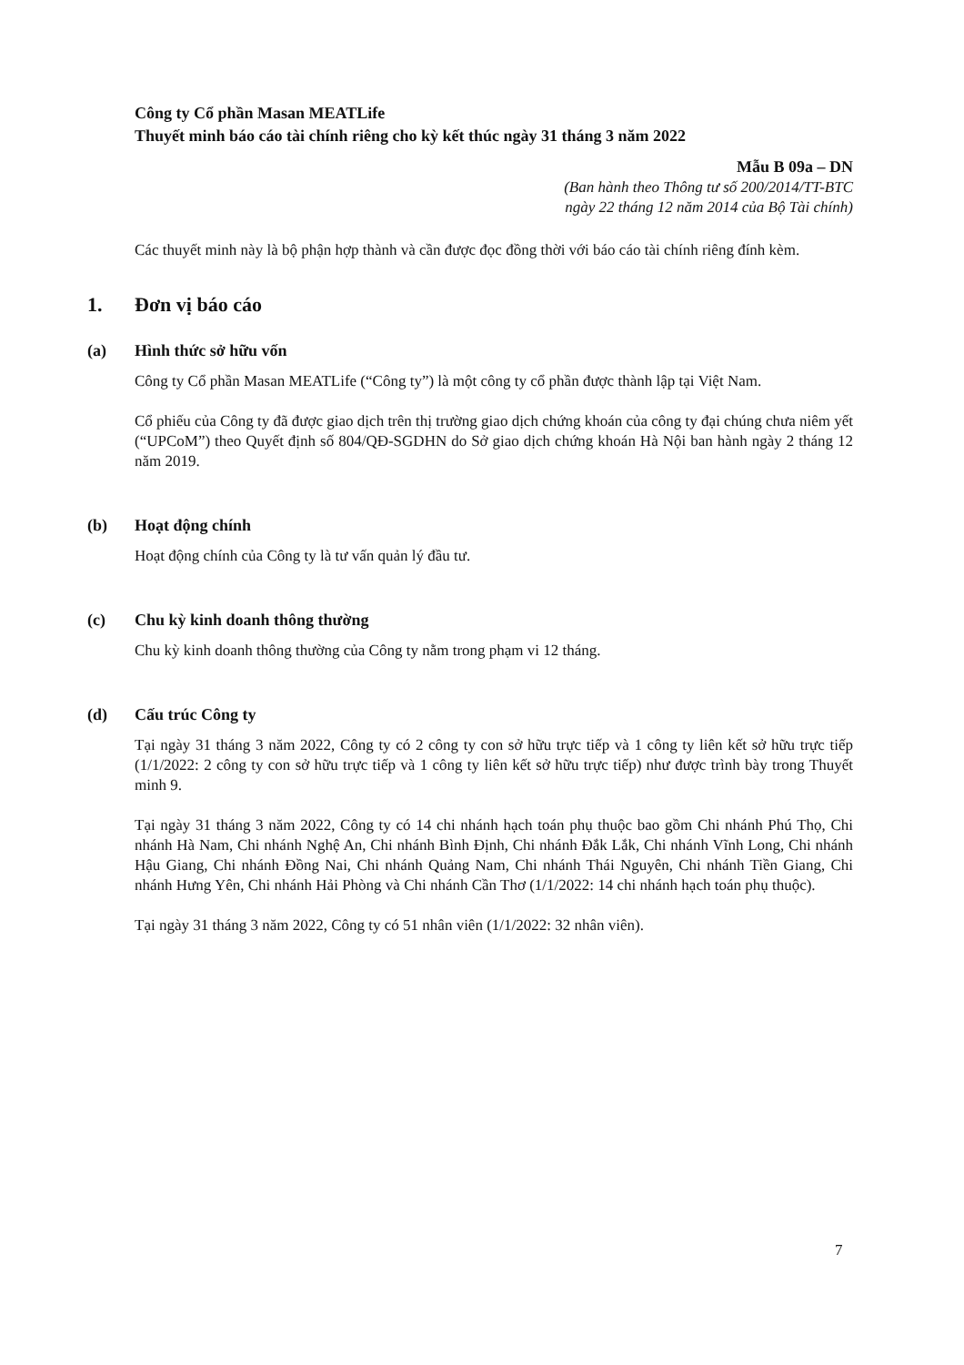Công ty Cổ phần Masan MEATLife
Thuyết minh báo cáo tài chính riêng cho kỳ kết thúc ngày 31 tháng 3 năm 2022
Mẫu B 09a – DN
(Ban hành theo Thông tư số 200/2014/TT-BTC
ngày 22 tháng 12 năm 2014 của Bộ Tài chính)
Các thuyết minh này là bộ phận hợp thành và cần được đọc đồng thời với báo cáo tài chính riêng đính kèm.
1. Đơn vị báo cáo
(a) Hình thức sở hữu vốn
Công ty Cổ phần Masan MEATLife (“Công ty”) là một công ty cổ phần được thành lập tại Việt Nam.
Cổ phiếu của Công ty đã được giao dịch trên thị trường giao dịch chứng khoán của công ty đại chúng chưa niêm yết (“UPCoM”) theo Quyết định số 804/QĐ-SGDHN do Sở giao dịch chứng khoán Hà Nội ban hành ngày 2 tháng 12 năm 2019.
(b) Hoạt động chính
Hoạt động chính của Công ty là tư vấn quản lý đầu tư.
(c) Chu kỳ kinh doanh thông thường
Chu kỳ kinh doanh thông thường của Công ty nằm trong phạm vi 12 tháng.
(d) Cấu trúc Công ty
Tại ngày 31 tháng 3 năm 2022, Công ty có 2 công ty con sở hữu trực tiếp và 1 công ty liên kết sở hữu trực tiếp (1/1/2022: 2 công ty con sở hữu trực tiếp và 1 công ty liên kết sở hữu trực tiếp) như được trình bày trong Thuyết minh 9.
Tại ngày 31 tháng 3 năm 2022, Công ty có 14 chi nhánh hạch toán phụ thuộc bao gồm Chi nhánh Phú Thọ, Chi nhánh Hà Nam, Chi nhánh Nghệ An, Chi nhánh Bình Định, Chi nhánh Đắk Lắk, Chi nhánh Vĩnh Long, Chi nhánh Hậu Giang, Chi nhánh Đồng Nai, Chi nhánh Quảng Nam, Chi nhánh Thái Nguyên, Chi nhánh Tiền Giang, Chi nhánh Hưng Yên, Chi nhánh Hải Phòng và Chi nhánh Cần Thơ (1/1/2022: 14 chi nhánh hạch toán phụ thuộc).
Tại ngày 31 tháng 3 năm 2022, Công ty có 51 nhân viên (1/1/2022: 32 nhân viên).
7